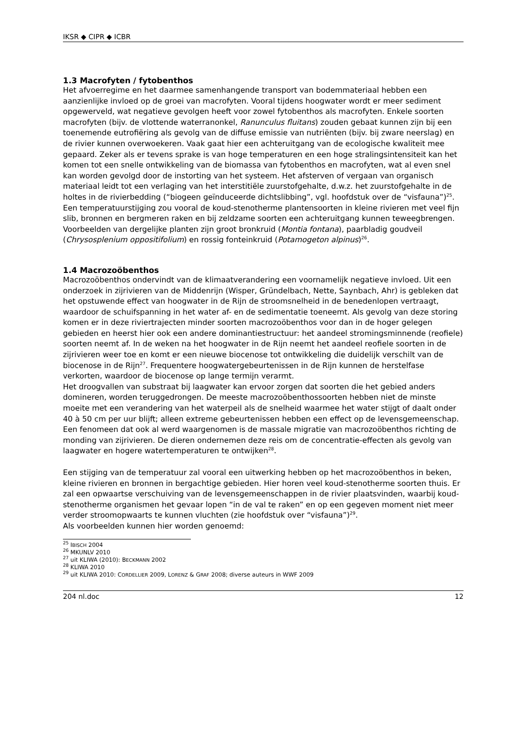IKSR ◆ CIPR ◆ ICBR
1.3 Macrofyten / fytobenthos
Het afvoerregime en het daarmee samenhangende transport van bodemmateriaal hebben een aanzienlijke invloed op de groei van macrofyten. Vooral tijdens hoogwater wordt er meer sediment opgewerveld, wat negatieve gevolgen heeft voor zowel fytobenthos als macrofyten. Enkele soorten macrofyten (bijv. de vlottende waterranonkel, Ranunculus fluitans) zouden gebaat kunnen zijn bij een toenemende eutrofiëring als gevolg van de diffuse emissie van nutriënten (bijv. bij zware neerslag) en de rivier kunnen overwoekeren. Vaak gaat hier een achteruitgang van de ecologische kwaliteit mee gepaard. Zeker als er tevens sprake is van hoge temperaturen en een hoge stralingsintensiteit kan het komen tot een snelle ontwikkeling van de biomassa van fytobenthos en macrofyten, wat al even snel kan worden gevolgd door de instorting van het systeem. Het afsterven of vergaan van organisch materiaal leidt tot een verlaging van het interstitiële zuurstofgehalte, d.w.z. het zuurstofgehalte in de holtes in de rivierbedding (“biogeen geïnduceerde dichtslibbing”, vgl. hoofdstuk over de “visfauna”)<sup>25</sup>. Een temperatuurstijging zou vooral de koud-stenotherme plantensoorten in kleine rivieren met veel fijn slib, bronnen en bergmeren raken en bij zeldzame soorten een achteruitgang kunnen teweegbrengen. Voorbeelden van dergelijke planten zijn groot bronkruid (Montia fontana), paarbladig goudveil (Chrysosplenium oppositifolium) en rossig fonteinkruid (Potamogeton alpinus)<sup>26</sup>.
1.4 Macrozoöbenthos
Macrozoöbenthos ondervindt van de klimaatverandering een voornamelijk negatieve invloed. Uit een onderzoek in zijrivieren van de Middenrijn (Wisper, Gründelbach, Nette, Saynbach, Ahr) is gebleken dat het opstuwende effect van hoogwater in de Rijn de stroomsnelheid in de benedenlopen vertraagt, waardoor de schuifspanning in het water af- en de sedimentatie toeneemt. Als gevolg van deze storing komen er in deze riviertrajecten minder soorten macrozoöbenthos voor dan in de hoger gelegen gebieden en heerst hier ook een andere dominantiestructuur: het aandeel stromingsminnende (reofiele) soorten neemt af. In de weken na het hoogwater in de Rijn neemt het aandeel reofiele soorten in de zijrivieren weer toe en komt er een nieuwe biocenose tot ontwikkeling die duidelijk verschilt van de biocenose in de Rijn<sup>27</sup>. Frequentere hoogwatergebeurtenissen in de Rijn kunnen de herstelfase verkorten, waardoor de biocenose op lange termijn verarmt.
Het droogvallen van substraat bij laagwater kan ervoor zorgen dat soorten die het gebied anders domineren, worden teruggedrongen. De meeste macrozoöbenthossoorten hebben niet de minste moeite met een verandering van het waterpeil als de snelheid waarmee het water stijgt of daalt onder 40 à 50 cm per uur blijft; alleen extreme gebeurtenissen hebben een effect op de levensgemeenschap.
Een fenomeen dat ook al werd waargenomen is de massale migratie van macrozoöbenthos richting de monding van zijrivieren. De dieren ondernemen deze reis om de concentratie-effecten als gevolg van laagwater en hogere watertemperaturen te ontwijken<sup>28</sup>.
Een stijging van de temperatuur zal vooral een uitwerking hebben op het macrozoöbenthos in beken, kleine rivieren en bronnen in bergachtige gebieden. Hier horen veel koud-stenotherme soorten thuis. Er zal een opwaartse verschuiving van de levensgemeenschappen in de rivier plaatsvinden, waarbij koud-stenotherme organismen het gevaar lopen “in de val te raken” en op een gegeven moment niet meer verder stroomopwaarts te kunnen vluchten (zie hoofdstuk over “visfauna”)<sup>29</sup>.
Als voorbeelden kunnen hier worden genoemd:
<sup>25</sup> IBISCH 2004
<sup>26</sup> MKUNLV 2010
<sup>27</sup> uit KLIWA (2010): BECKMANN 2002
<sup>28</sup> KLIWA 2010
<sup>29</sup> uit KLIWA 2010: CORDELLIER 2009, LORENZ & GRAF 2008; diverse auteurs in WWF 2009
204 nl.doc 12